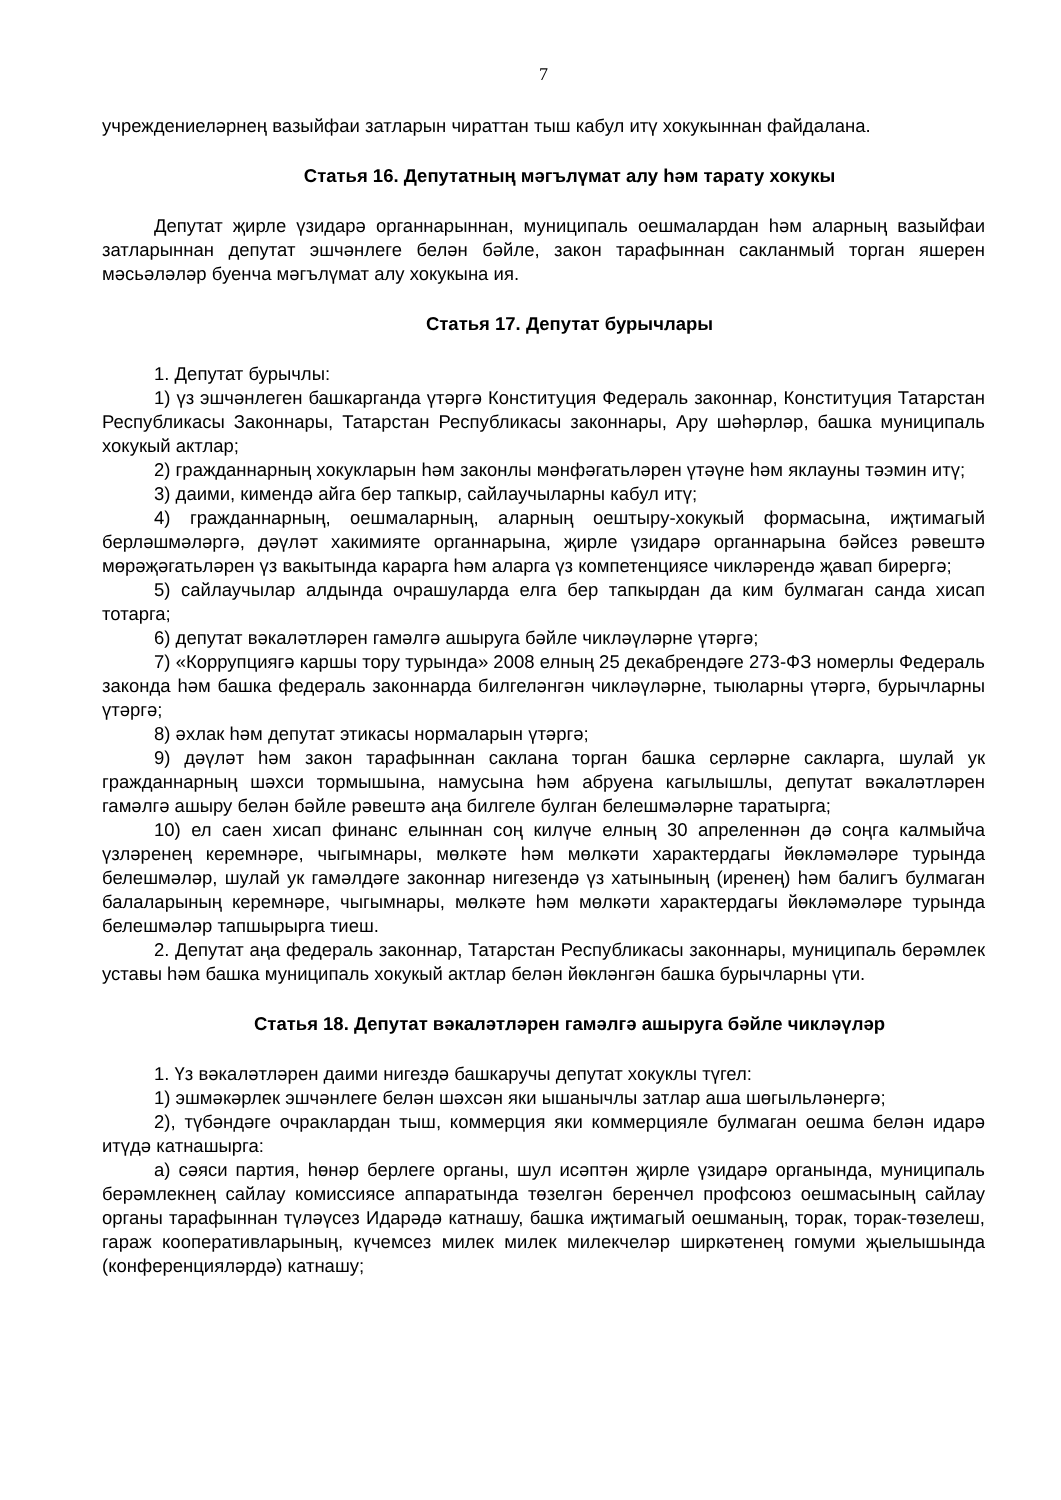7
учреждениеләрнең вазыйфаи затларын чираттан тыш кабул итү хокукыннан файдалана.
Статья 16. Депутатның мәгълүмат алу һәм тарату хокукы
Депутат җирле үзидарә органнарыннан, муниципаль оешмалардан һәм аларның вазыйфаи затларыннан депутат эшчәнлеге белән бәйле, закон тарафыннан сакланмый торган яшерен мәсьәләләр буенча мәгълүмат алу хокукына ия.
Статья 17. Депутат бурычлары
1. Депутат бурычлы:
1) үз эшчәнлеген башкарганда үтәргә Конституция Федераль законнар, Конституция Татарстан Республикасы Законнары, Татарстан Республикасы законнары, Ару шәһәрләр, башка муниципаль хокукый актлар;
2) гражданнарның хокукларын һәм законлы мәнфәгатьләрен үтәүне һәм яклауны тәэмин итү;
3) даими, кимендә айга бер тапкыр, сайлаучыларны кабул итү;
4) гражданнарның, оешмаларның, аларның оештыру-хокукый формасына, иҗтимагый берләшмәләргә, дәүләт хакимияте органнарына, җирле үзидарә органнарына бәйсез рәвештә мөрәҗәгатьләрен үз вакытында карарга һәм аларга үз компетенциясе чикләрендә җавап бирергә;
5) сайлаучылар алдында очрашуларда елга бер тапкырдан да ким булмаган санда хисап тотарга;
6) депутат вәкаләтләрен гамәлгә ашыруга бәйле чикләүләрне үтәргә;
7) «Коррупциягә каршы тору турында» 2008 елның 25 декабрендәге 273-ФЗ номерлы Федераль законда һәм башка федераль законнарда билгеләнгән чикләүләрне, тыюларны үтәргә, бурычларны үтәргә;
8) әхлак һәм депутат этикасы нормаларын үтәргә;
9) дәүләт һәм закон тарафыннан саклана торган башка серләрне сакларга, шулай ук гражданнарның шәхси тормышына, намусына һәм абруена кагылышлы, депутат вәкаләтләрен гамәлгә ашыру белән бәйле рәвештә аңа билгеле булган белешмәләрне таратырга;
10) ел саен хисап финанс елыннан соң килүче елның 30 апреленнән дә соңга калмыйча үзләренең керемнәре, чыгымнары, мөлкәте һәм мөлкәти характердагы йөкләмәләре турында белешмәләр, шулай ук гамәлдәге законнар нигезендә үз хатынының (иренең) һәм балигъ булмаган балаларының керемнәре, чыгымнары, мөлкәте һәм мөлкәти характердагы йөкләмәләре турында белешмәләр тапшырырга тиеш.
2. Депутат аңа федераль законнар, Татарстан Республикасы законнары, муниципаль берәмлек уставы һәм башка муниципаль хокукый актлар белән йөкләнгән башка бурычларны үти.
Статья 18. Депутат вәкаләтләрен гамәлгә ашыруга бәйле чикләүләр
1. Үз вәкаләтләрен даими нигездә башкаручы депутат хокуклы түгел:
1) эшмәкәрлек эшчәнлеге белән шәхсән яки ышанычлы затлар аша шөгыльләнергә;
2), түбәндәге очраклардан тыш, коммерция яки коммерцияле булмаган оешма белән идарә итүдә катнашырга:
а) сәяси партия, һөнәр берлеге органы, шул исәптән җирле үзидарә органында, муниципаль берәмлекнең сайлау комиссиясе аппаратында төзелгән беренчел профсоюз оешмасының сайлау органы тарафыннан түләүсез Идарәдә катнашу, башка иҗтимагый оешманың, торак, торак-төзелеш, гараж кооперативларының, күчемсез милек милек милекчеләр ширкәтенең гомуми җыелышында (конференцияләрдә) катнашу;